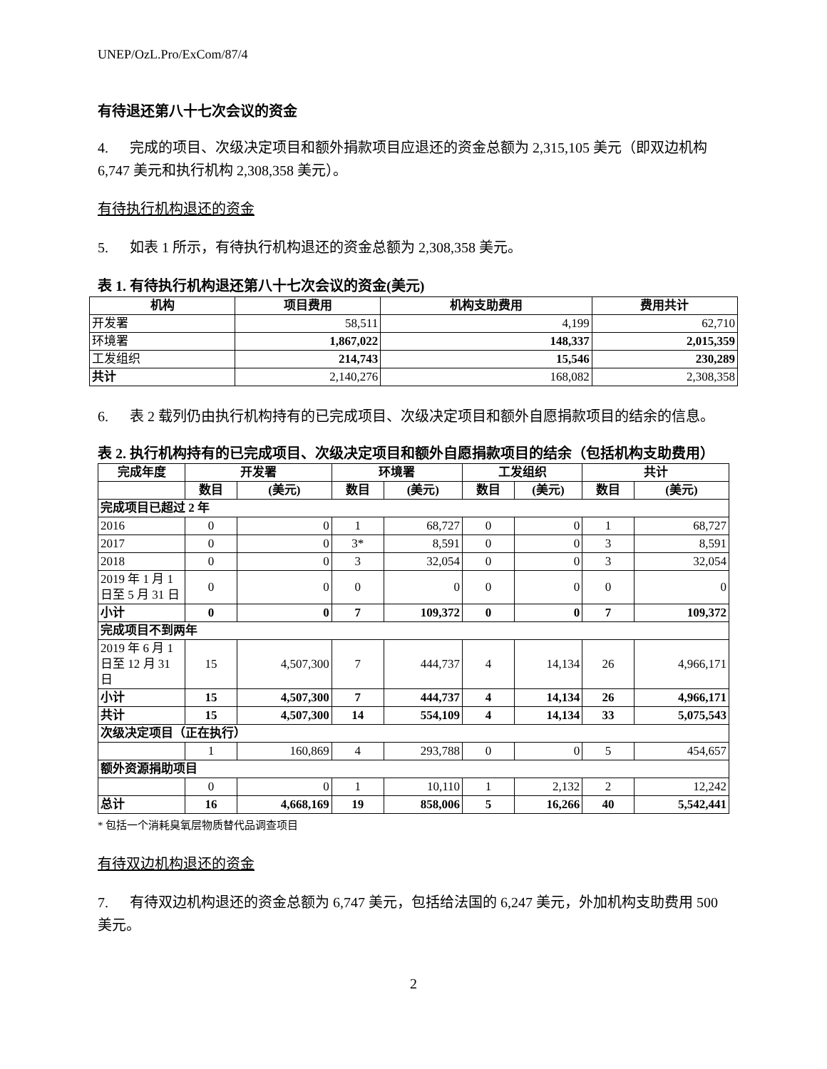UNEP/OzL.Pro/ExCom/87/4
有待退还第八十七次会议的资金
4. 完成的项目、次级决定项目和额外捐款项目应退还的资金总额为 2,315,105 美元（即双边机构 6,747 美元和执行机构 2,308,358 美元）。
有待执行机构退还的资金
5. 如表 1 所示，有待执行机构退还的资金总额为 2,308,358 美元。
表 1. 有待执行机构退还第八十七次会议的资金(美元)
| 机构 | 项目费用 | 机构支助费用 | 费用共计 |
| --- | --- | --- | --- |
| 开发署 | 58,511 | 4,199 | 62,710 |
| 环境署 | 1,867,022 | 148,337 | 2,015,359 |
| 工发组织 | 214,743 | 15,546 | 230,289 |
| 共计 | 2,140,276 | 168,082 | 2,308,358 |
6. 表 2 载列仍由执行机构持有的已完成项目、次级决定项目和额外自愿捐款项目的结余的信息。
表 2. 执行机构持有的已完成项目、次级决定项目和额外自愿捐款项目的结余（包括机构支助费用）
| 完成年度 | 开发署 | | 环境署 | | 工发组织 | | 共计 | |
| --- | --- | --- | --- | --- | --- | --- | --- | --- |
| | 数目 | (美元) | 数目 | (美元) | 数目 | (美元) | 数目 | (美元) |
| 完成项目已超过 2 年 | | | | | | | | |
| 2016 | 0 | 0 | 1 | 68,727 | 0 | 0 | 1 | 68,727 |
| 2017 | 0 | 0 | 3* | 8,591 | 0 | 0 | 3 | 8,591 |
| 2018 | 0 | 0 | 3 | 32,054 | 0 | 0 | 3 | 32,054 |
| 2019 年 1 月 1 日至 5 月 31 日 | 0 | 0 | 0 | 0 | 0 | 0 | 0 | 0 |
| 小计 | 0 | 0 | 7 | 109,372 | 0 | 0 | 7 | 109,372 |
| 完成项目不到两年 | | | | | | | | |
| 2019 年 6 月 1 日至 12 月 31 日 | 15 | 4,507,300 | 7 | 444,737 | 4 | 14,134 | 26 | 4,966,171 |
| 小计 | 15 | 4,507,300 | 7 | 444,737 | 4 | 14,134 | 26 | 4,966,171 |
| 共计 | 15 | 4,507,300 | 14 | 554,109 | 4 | 14,134 | 33 | 5,075,543 |
| 次级决定项目（正在执行） | | | | | | | | |
| | 1 | 160,869 | 4 | 293,788 | 0 | 0 | 5 | 454,657 |
| 额外资源捐助项目 | | | | | | | | |
| | 0 | 0 | 1 | 10,110 | 1 | 2,132 | 2 | 12,242 |
| 总计 | 16 | 4,668,169 | 19 | 858,006 | 5 | 16,266 | 40 | 5,542,441 |
* 包括一个消耗臭氧层物质替代品调查项目
有待双边机构退还的资金
7. 有待双边机构退还的资金总额为 6,747 美元，包括给法国的 6,247 美元，外加机构支助费用 500 美元。
2